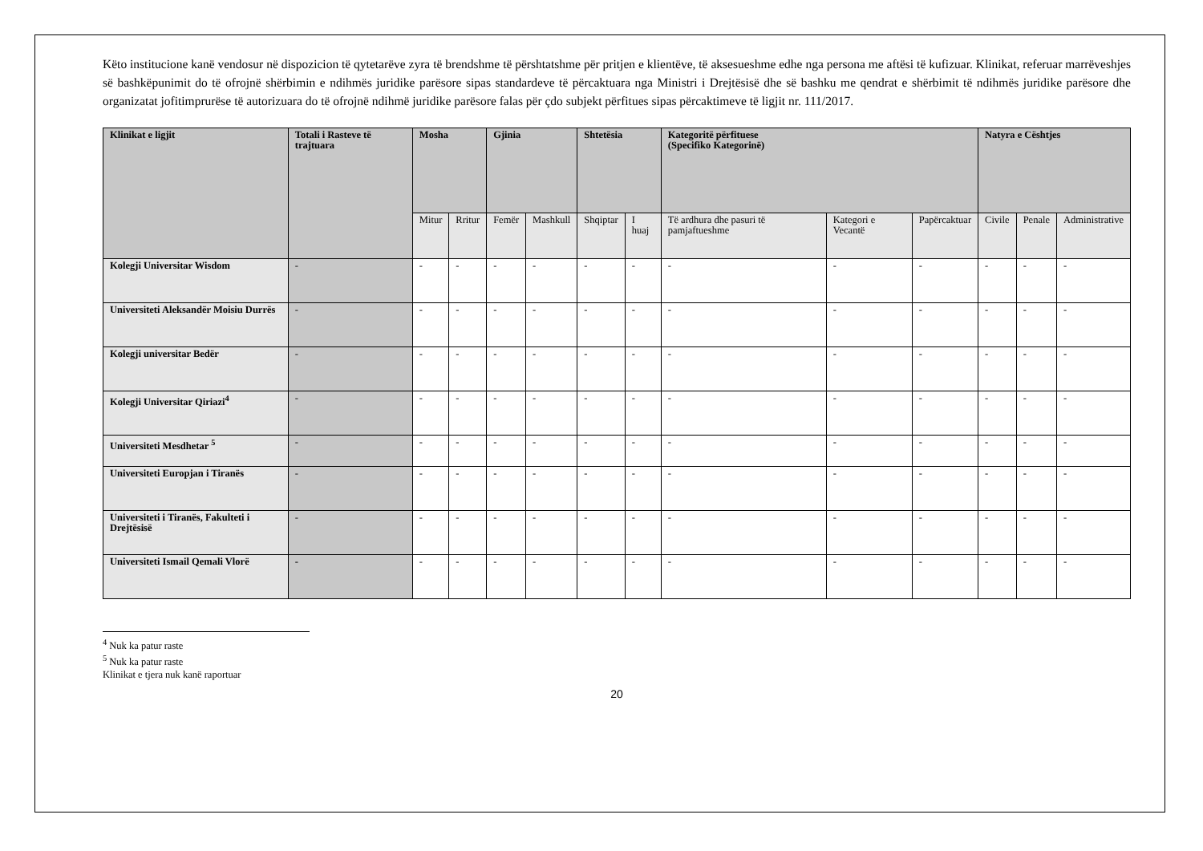Këto institucione kanë vendosur në dispozicion të qytetarëve zyra të brendshme të përshtatshme për pritjen e klientëve, të aksesueshme edhe nga persona me aftësi të kufizuar. Klinikat, referuar marrëveshjes së bashkëpunimit do të ofrojnë shërbimin e ndihmës juridike parësore sipas standardeve të përcaktuara nga Ministri i Drejtësisë dhe së bashku me qendrat e shërbimit të ndihmës juridike parësore dhe organizatat jofitimprurëse të autorizuara do të ofrojnë ndihmë juridike parësore falas për çdo subjekt përfitues sipas përcaktimeve të ligjit nr. 111/2017.
| Klinikat e ligjit | Totali i Rasteve të trajtuara | Mosha | | Gjinia | | Shtetësia | | Kategoritë përfituese (Specifiko Kategorinë) | | | Natyra e Cështjes | | |
| --- | --- | --- | --- | --- | --- | --- | --- | --- | --- | --- | --- | --- | --- |
| | | Mitur | Rritur | Femër | Mashkull | Shqiptar | I huaj | Të ardhura dhe pasuri të pamjaftueshme | Kategori e Vecantë | Papërcaktuar | Civile | Penale | Administrative |
| Kolegji Universitar Wisdom | - | - | - | - | - | - | - | - | - | - | - | - | - |
| Universiteti Aleksandër Moisiu Durrës | - | - | - | - | - | - | - | - | - | - | - | - | - |
| Kolegji universitar Bedër | - | - | - | - | - | - | - | - | - | - | - | - | - |
| Kolegji Universitar Qiriazi<sup>4</sup> | - | - | - | - | - | - | - | - | - | - | - | - | - |
| Universiteti Mesdhetar <sup>5</sup> | - | - | - | - | - | - | - | - | - | - | - | - | - |
| Universiteti Europjan i Tiranës | - | - | - | - | - | - | - | - | - | - | - | - | - |
| Universiteti i Tiranës, Fakulteti i Drejtësisë | - | - | - | - | - | - | - | - | - | - | - | - | - |
| Universiteti Ismail Qemali Vlorë | - | - | - | - | - | - | - | - | - | - | - | - | - |
<sup>4</sup> Nuk ka patur raste
<sup>5</sup> Nuk ka patur raste
Klinikat e tjera nuk kanë raportuar
20